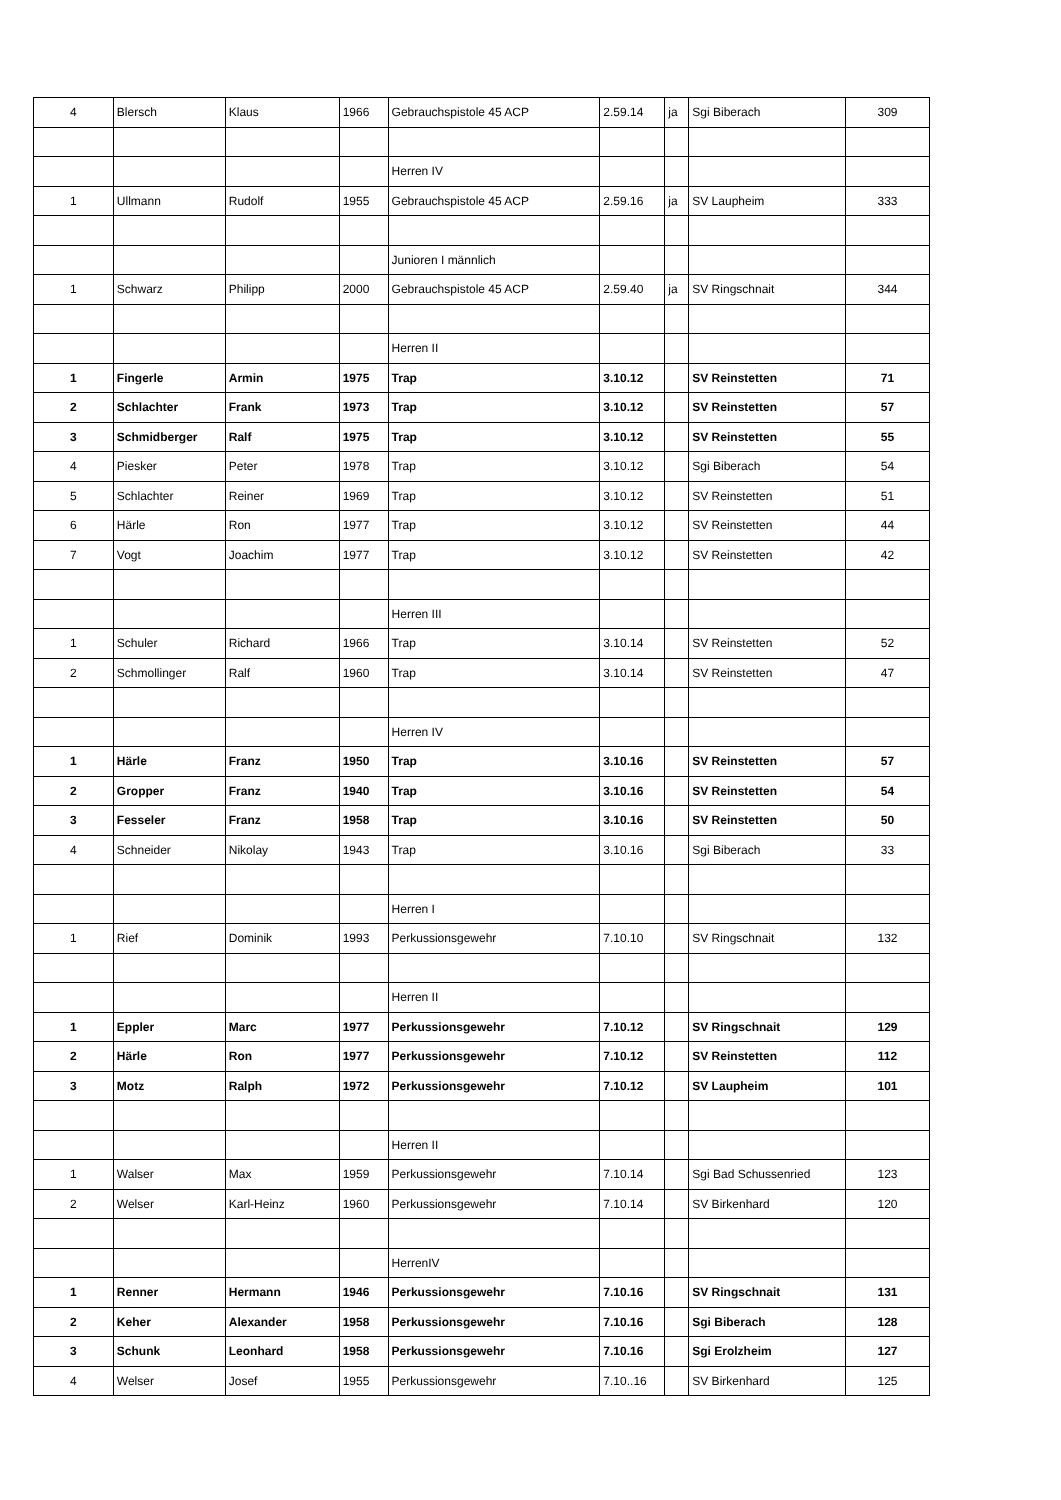| 4 | Blersch | Klaus | 1966 | Gebrauchspistole 45 ACP | 2.59.14 | ja | Sgi Biberach | 309 |
| | | | | Herren IV | | | | |
| 1 | Ullmann | Rudolf | 1955 | Gebrauchspistole 45 ACP | 2.59.16 | ja | SV Laupheim | 333 |
| | | | | Junioren I männlich | | | | |
| 1 | Schwarz | Philipp | 2000 | Gebrauchspistole 45 ACP | 2.59.40 | ja | SV Ringschnait | 344 |
| | | | | Herren II | | | | |
| 1 | Fingerle | Armin | 1975 | Trap | 3.10.12 | | SV Reinstetten | 71 |
| 2 | Schlachter | Frank | 1973 | Trap | 3.10.12 | | SV Reinstetten | 57 |
| 3 | Schmidberger | Ralf | 1975 | Trap | 3.10.12 | | SV Reinstetten | 55 |
| 4 | Piesker | Peter | 1978 | Trap | 3.10.12 | | Sgi Biberach | 54 |
| 5 | Schlachter | Reiner | 1969 | Trap | 3.10.12 | | SV Reinstetten | 51 |
| 6 | Härle | Ron | 1977 | Trap | 3.10.12 | | SV Reinstetten | 44 |
| 7 | Vogt | Joachim | 1977 | Trap | 3.10.12 | | SV Reinstetten | 42 |
| | | | | Herren III | | | | |
| 1 | Schuler | Richard | 1966 | Trap | 3.10.14 | | SV Reinstetten | 52 |
| 2 | Schmollinger | Ralf | 1960 | Trap | 3.10.14 | | SV Reinstetten | 47 |
| | | | | Herren IV | | | | |
| 1 | Härle | Franz | 1950 | Trap | 3.10.16 | | SV Reinstetten | 57 |
| 2 | Gropper | Franz | 1940 | Trap | 3.10.16 | | SV Reinstetten | 54 |
| 3 | Fesseler | Franz | 1958 | Trap | 3.10.16 | | SV Reinstetten | 50 |
| 4 | Schneider | Nikolay | 1943 | Trap | 3.10.16 | | Sgi Biberach | 33 |
| | | | | Herren I | | | | |
| 1 | Rief | Dominik | 1993 | Perkussionsgewehr | 7.10.10 | | SV Ringschnait | 132 |
| | | | | Herren II | | | | |
| 1 | Eppler | Marc | 1977 | Perkussionsgewehr | 7.10.12 | | SV Ringschnait | 129 |
| 2 | Härle | Ron | 1977 | Perkussionsgewehr | 7.10.12 | | SV Reinstetten | 112 |
| 3 | Motz | Ralph | 1972 | Perkussionsgewehr | 7.10.12 | | SV Laupheim | 101 |
| | | | | Herren II | | | | |
| 1 | Walser | Max | 1959 | Perkussionsgewehr | 7.10.14 | | Sgi Bad Schussenried | 123 |
| 2 | Welser | Karl-Heinz | 1960 | Perkussionsgewehr | 7.10.14 | | SV Birkenhard | 120 |
| | | | | HerrenIV | | | | |
| 1 | Renner | Hermann | 1946 | Perkussionsgewehr | 7.10.16 | | SV Ringschnait | 131 |
| 2 | Keher | Alexander | 1958 | Perkussionsgewehr | 7.10.16 | | Sgi Biberach | 128 |
| 3 | Schunk | Leonhard | 1958 | Perkussionsgewehr | 7.10.16 | | Sgi Erolzheim | 127 |
| 4 | Welser | Josef | 1955 | Perkussionsgewehr | 7.10..16 | | SV Birkenhard | 125 |